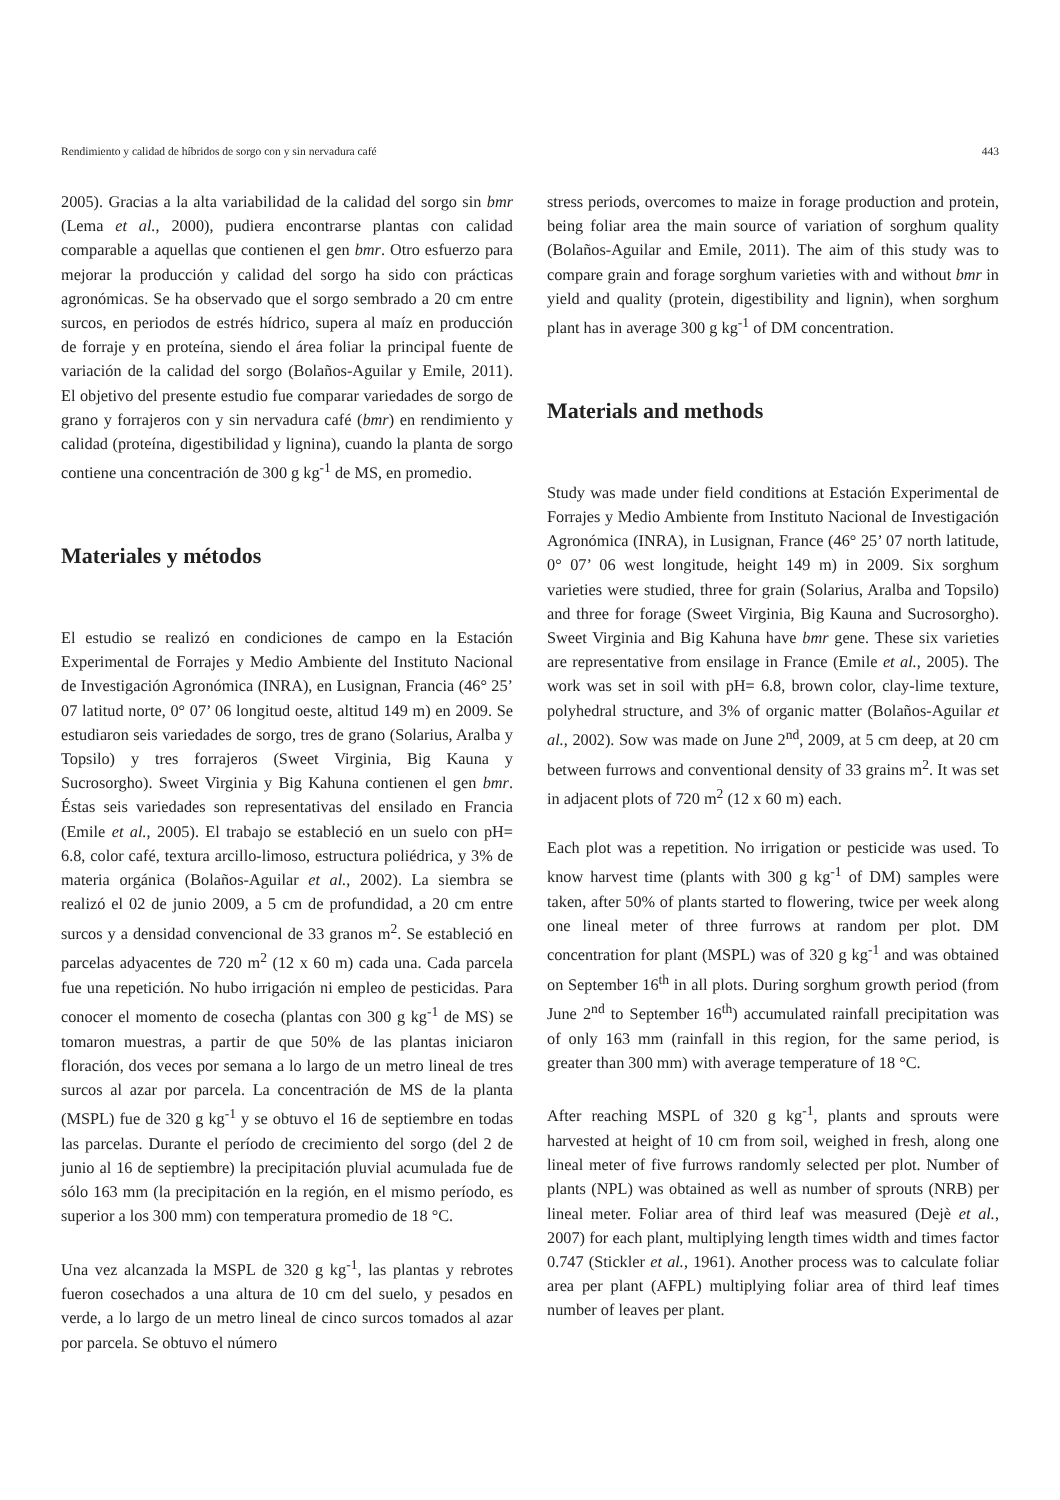Rendimiento y calidad de híbridos de sorgo con y sin nervadura café 443
2005). Gracias a la alta variabilidad de la calidad del sorgo sin bmr (Lema et al., 2000), pudiera encontrarse plantas con calidad comparable a aquellas que contienen el gen bmr. Otro esfuerzo para mejorar la producción y calidad del sorgo ha sido con prácticas agronómicas. Se ha observado que el sorgo sembrado a 20 cm entre surcos, en periodos de estrés hídrico, supera al maíz en producción de forraje y en proteína, siendo el área foliar la principal fuente de variación de la calidad del sorgo (Bolaños-Aguilar y Emile, 2011). El objetivo del presente estudio fue comparar variedades de sorgo de grano y forrajeros con y sin nervadura café (bmr) en rendimiento y calidad (proteína, digestibilidad y lignina), cuando la planta de sorgo contiene una concentración de 300 g kg<sup>-1</sup> de MS, en promedio.
Materiales y métodos
El estudio se realizó en condiciones de campo en la Estación Experimental de Forrajes y Medio Ambiente del Instituto Nacional de Investigación Agronómica (INRA), en Lusignan, Francia (46° 25’ 07 latitud norte, 0° 07’ 06 longitud oeste, altitud 149 m) en 2009. Se estudiaron seis variedades de sorgo, tres de grano (Solarius, Aralba y Topsilo) y tres forrajeros (Sweet Virginia, Big Kauna y Sucrosorgho). Sweet Virginia y Big Kahuna contienen el gen bmr. Éstas seis variedades son representativas del ensilado en Francia (Emile et al., 2005). El trabajo se estableció en un suelo con pH= 6.8, color café, textura arcillo-limoso, estructura poliédrica, y 3% de materia orgánica (Bolaños-Aguilar et al., 2002). La siembra se realizó el 02 de junio 2009, a 5 cm de profundidad, a 20 cm entre surcos y a densidad convencional de 33 granos m<sup>2</sup>. Se estableció en parcelas adyacentes de 720 m<sup>2</sup> (12 x 60 m) cada una. Cada parcela fue una repetición. No hubo irrigación ni empleo de pesticidas. Para conocer el momento de cosecha (plantas con 300 g kg<sup>-1</sup> de MS) se tomaron muestras, a partir de que 50% de las plantas iniciaron floración, dos veces por semana a lo largo de un metro lineal de tres surcos al azar por parcela. La concentración de MS de la planta (MSPL) fue de 320 g kg<sup>-1</sup> y se obtuvo el 16 de septiembre en todas las parcelas. Durante el período de crecimiento del sorgo (del 2 de junio al 16 de septiembre) la precipitación pluvial acumulada fue de sólo 163 mm (la precipitación en la región, en el mismo período, es superior a los 300 mm) con temperatura promedio de 18 °C.
Una vez alcanzada la MSPL de 320 g kg<sup>-1</sup>, las plantas y rebrotes fueron cosechados a una altura de 10 cm del suelo, y pesados en verde, a lo largo de un metro lineal de cinco surcos tomados al azar por parcela. Se obtuvo el número
stress periods, overcomes to maize in forage production and protein, being foliar area the main source of variation of sorghum quality (Bolaños-Aguilar and Emile, 2011). The aim of this study was to compare grain and forage sorghum varieties with and without bmr in yield and quality (protein, digestibility and lignin), when sorghum plant has in average 300 g kg<sup>-1</sup> of DM concentration.
Materials and methods
Study was made under field conditions at Estación Experimental de Forrajes y Medio Ambiente from Instituto Nacional de Investigación Agronómica (INRA), in Lusignan, France (46° 25’ 07 north latitude, 0° 07’ 06 west longitude, height 149 m) in 2009. Six sorghum varieties were studied, three for grain (Solarius, Aralba and Topsilo) and three for forage (Sweet Virginia, Big Kauna and Sucrosorgho). Sweet Virginia and Big Kahuna have bmr gene. These six varieties are representative from ensilage in France (Emile et al., 2005). The work was set in soil with pH= 6.8, brown color, clay-lime texture, polyhedral structure, and 3% of organic matter (Bolaños-Aguilar et al., 2002). Sow was made on June 2<sup>nd</sup>, 2009, at 5 cm deep, at 20 cm between furrows and conventional density of 33 grains m<sup>2</sup>. It was set in adjacent plots of 720 m<sup>2</sup> (12 x 60 m) each.
Each plot was a repetition. No irrigation or pesticide was used. To know harvest time (plants with 300 g kg<sup>-1</sup> of DM) samples were taken, after 50% of plants started to flowering, twice per week along one lineal meter of three furrows at random per plot. DM concentration for plant (MSPL) was of 320 g kg<sup>-1</sup> and was obtained on September 16<sup>th</sup> in all plots. During sorghum growth period (from June 2<sup>nd</sup> to September 16<sup>th</sup>) accumulated rainfall precipitation was of only 163 mm (rainfall in this region, for the same period, is greater than 300 mm) with average temperature of 18 °C.
After reaching MSPL of 320 g kg<sup>-1</sup>, plants and sprouts were harvested at height of 10 cm from soil, weighed in fresh, along one lineal meter of five furrows randomly selected per plot. Number of plants (NPL) was obtained as well as number of sprouts (NRB) per lineal meter. Foliar area of third leaf was measured (Dejè et al., 2007) for each plant, multiplying length times width and times factor 0.747 (Stickler et al., 1961). Another process was to calculate foliar area per plant (AFPL) multiplying foliar area of third leaf times number of leaves per plant.